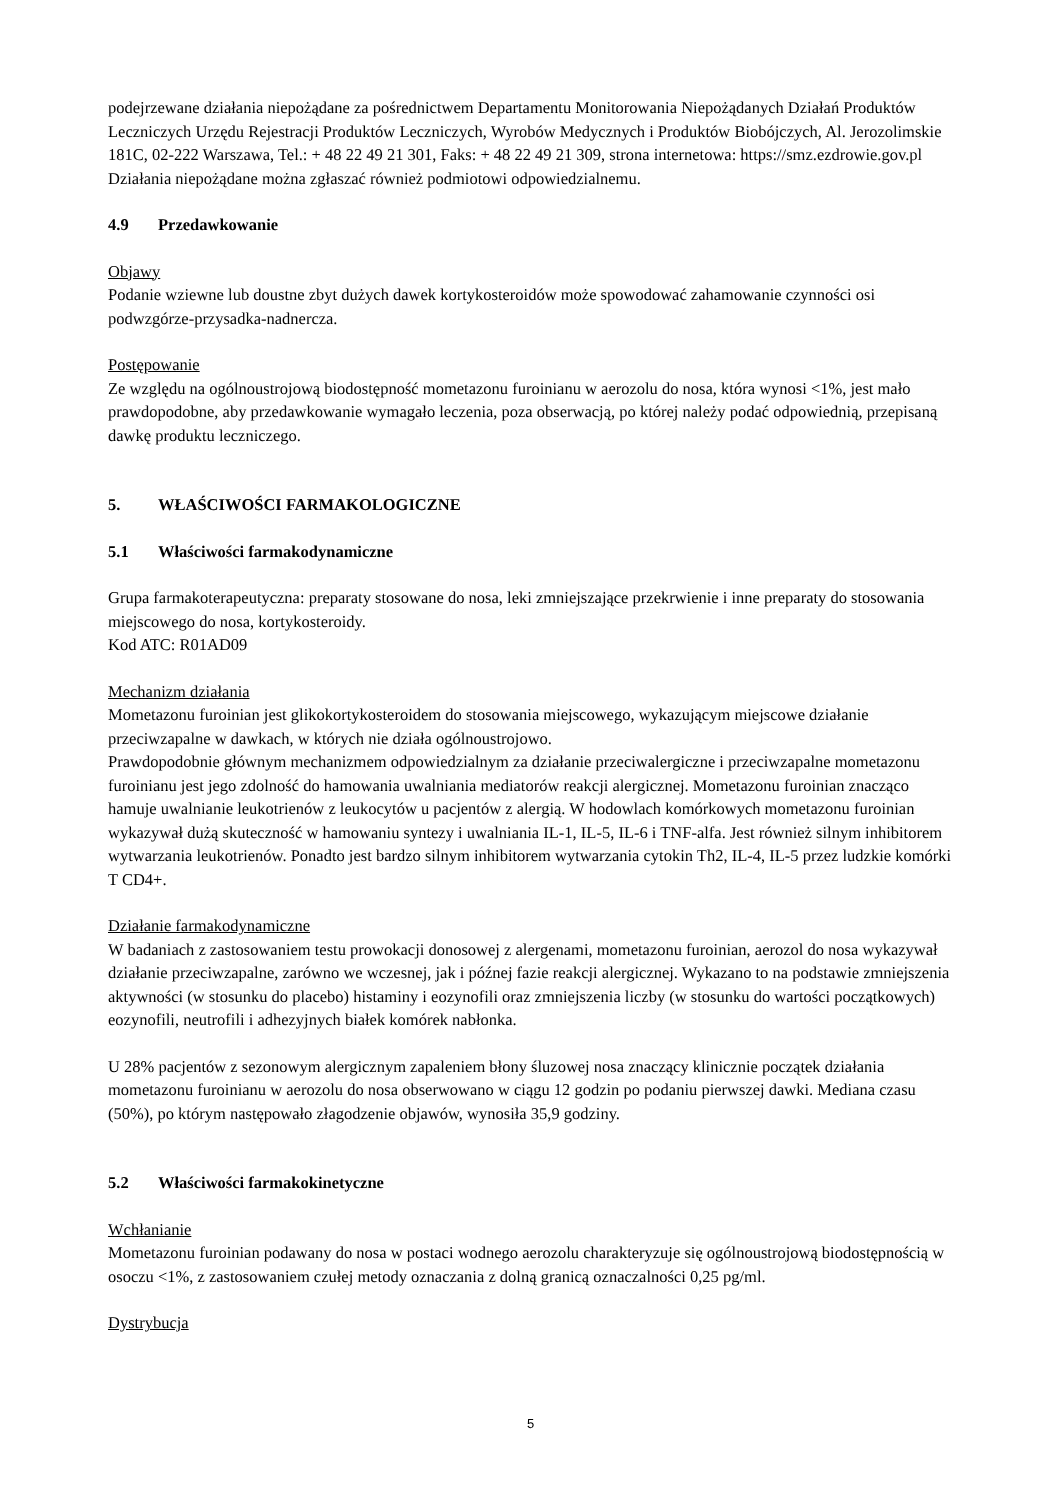podejrzewane działania niepożądane za pośrednictwem Departamentu Monitorowania Niepożądanych Działań Produktów Leczniczych Urzędu Rejestracji Produktów Leczniczych, Wyrobów Medycznych i Produktów Biobójczych, Al. Jerozolimskie 181C, 02-222 Warszawa, Tel.: + 48 22 49 21 301, Faks: + 48 22 49 21 309, strona internetowa: https://smz.ezdrowie.gov.pl
Działania niepożądane można zgłaszać również podmiotowi odpowiedzialnemu.
4.9 Przedawkowanie
Objawy
Podanie wziewne lub doustne zbyt dużych dawek kortykosteroidów może spowodować zahamowanie czynności osi podwzgórze-przysadka-nadnercza.
Postępowanie
Ze względu na ogólnoustrojową biodostępność mometazonu furoinianu w aerozolu do nosa, która wynosi <1%, jest mało prawdopodobne, aby przedawkowanie wymagało leczenia, poza obserwacją, po której należy podać odpowiednią, przepisaną dawkę produktu leczniczego.
5. WŁAŚCIWOŚCI FARMAKOLOGICZNE
5.1 Właściwości farmakodynamiczne
Grupa farmakoterapeutyczna: preparaty stosowane do nosa, leki zmniejszające przekrwienie i inne preparaty do stosowania miejscowego do nosa, kortykosteroidy.
Kod ATC: R01AD09
Mechanizm działania
Mometazonu furoinian jest glikokortykosteroidem do stosowania miejscowego, wykazującym miejscowe działanie przeciwzapalne w dawkach, w których nie działa ogólnoustrojowo.
Prawdopodobnie głównym mechanizmem odpowiedzialnym za działanie przeciwalergiczne i przeciwzapalne mometazonu furoinianu jest jego zdolność do hamowania uwalniania mediatorów reakcji alergicznej. Mometazonu furoinian znacząco hamuje uwalnianie leukotrienów z leukocytów u pacjentów z alergią. W hodowlach komórkowych mometazonu furoinian wykazywał dużą skuteczność w hamowaniu syntezy i uwalniania IL-1, IL-5, IL-6 i TNF-alfa. Jest również silnym inhibitorem wytwarzania leukotrienów. Ponadto jest bardzo silnym inhibitorem wytwarzania cytokin Th2, IL-4, IL-5 przez ludzkie komórki T CD4+.
Działanie farmakodynamiczne
W badaniach z zastosowaniem testu prowokacji donosowej z alergenami, mometazonu furoinian, aerozol do nosa wykazywał działanie przeciwzapalne, zarówno we wczesnej, jak i późnej fazie reakcji alergicznej. Wykazano to na podstawie zmniejszenia aktywności (w stosunku do placebo) histaminy i eozynofili oraz zmniejszenia liczby (w stosunku do wartości początkowych) eozynofili, neutrofili i adhezyjnych białek komórek nabłonka.
U 28% pacjentów z sezonowym alergicznym zapaleniem błony śluzowej nosa znaczący klinicznie początek działania mometazonu furoinianu w aerozolu do nosa obserwowano w ciągu 12 godzin po podaniu pierwszej dawki. Mediana czasu (50%), po którym następowało złagodzenie objawów, wynosiła 35,9 godziny.
5.2 Właściwości farmakokinetyczne
Wchłanianie
Mometazonu furoinian podawany do nosa w postaci wodnego aerozolu charakteryzuje się ogólnoustrojową biodostępnością w osoczu <1%, z zastosowaniem czułej metody oznaczania z dolną granicą oznaczalności 0,25 pg/ml.
Dystrybucja
5